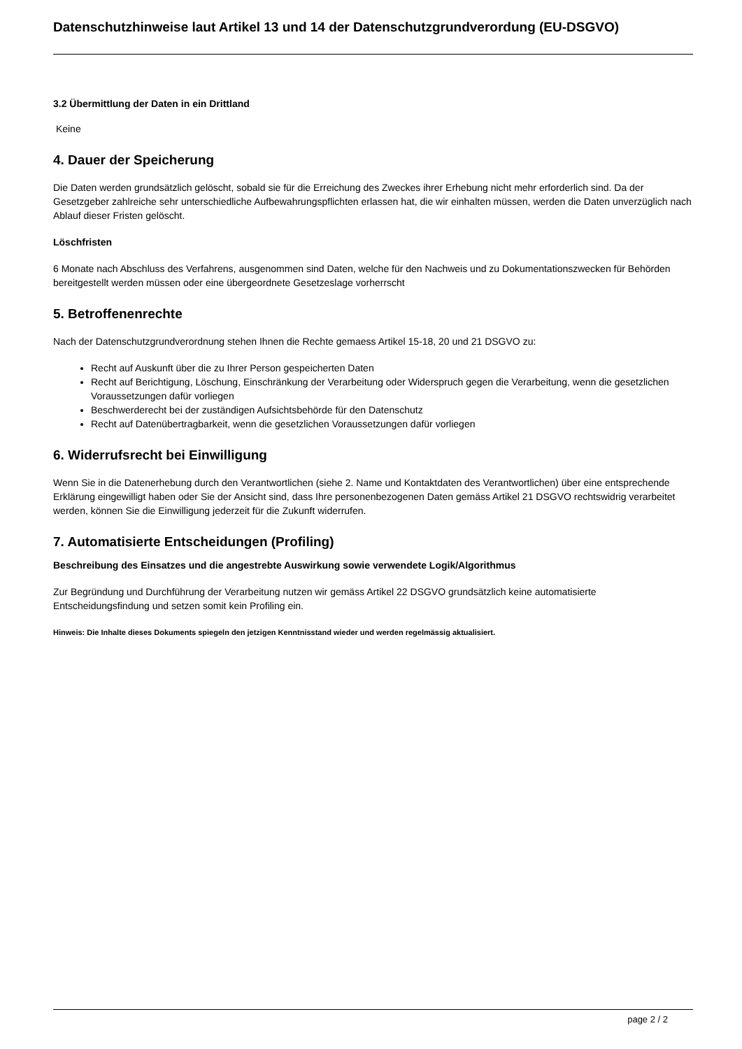Datenschutzhinweise laut Artikel 13 und 14 der Datenschutzgrundverordung (EU-DSGVO)
3.2 Übermittlung der Daten in ein Drittland
Keine
4. Dauer der Speicherung
Die Daten werden grundsätzlich gelöscht, sobald sie für die Erreichung des Zweckes ihrer Erhebung nicht mehr erforderlich sind. Da der Gesetzgeber zahlreiche sehr unterschiedliche Aufbewahrungspflichten erlassen hat, die wir einhalten müssen, werden die Daten unverzüglich nach Ablauf dieser Fristen gelöscht.
Löschfristen
6 Monate nach Abschluss des Verfahrens, ausgenommen sind Daten, welche für den Nachweis und zu Dokumentationszwecken für Behörden bereitgestellt werden müssen oder eine übergeordnete Gesetzeslage vorherrscht
5. Betroffenenrechte
Nach der Datenschutzgrundverordnung stehen Ihnen die Rechte gemaess Artikel 15-18, 20 und 21 DSGVO zu:
Recht auf Auskunft über die zu Ihrer Person gespeicherten Daten
Recht auf Berichtigung, Löschung, Einschränkung der Verarbeitung oder Widerspruch gegen die Verarbeitung, wenn die gesetzlichen Voraussetzungen dafür vorliegen
Beschwerderecht bei der zuständigen Aufsichtsbehörde für den Datenschutz
Recht auf Datenübertragbarkeit, wenn die gesetzlichen Voraussetzungen dafür vorliegen
6. Widerrufsrecht bei Einwilligung
Wenn Sie in die Datenerhebung durch den Verantwortlichen (siehe 2. Name und Kontaktdaten des Verantwortlichen) über eine entsprechende Erklärung eingewilligt haben oder Sie der Ansicht sind, dass Ihre personenbezogenen Daten gemäss Artikel 21 DSGVO rechtswidrig verarbeitet werden, können Sie die Einwilligung jederzeit für die Zukunft widerrufen.
7. Automatisierte Entscheidungen (Profiling)
Beschreibung des Einsatzes und die angestrebte Auswirkung sowie verwendete Logik/Algorithmus
Zur Begründung und Durchführung der Verarbeitung nutzen wir gemäss Artikel 22 DSGVO grundsätzlich keine automatisierte Entscheidungsfindung und setzen somit kein Profiling ein.
Hinweis: Die Inhalte dieses Dokuments spiegeln den jetzigen Kenntnisstand wieder und werden regelmässig aktualisiert.
page 2 / 2